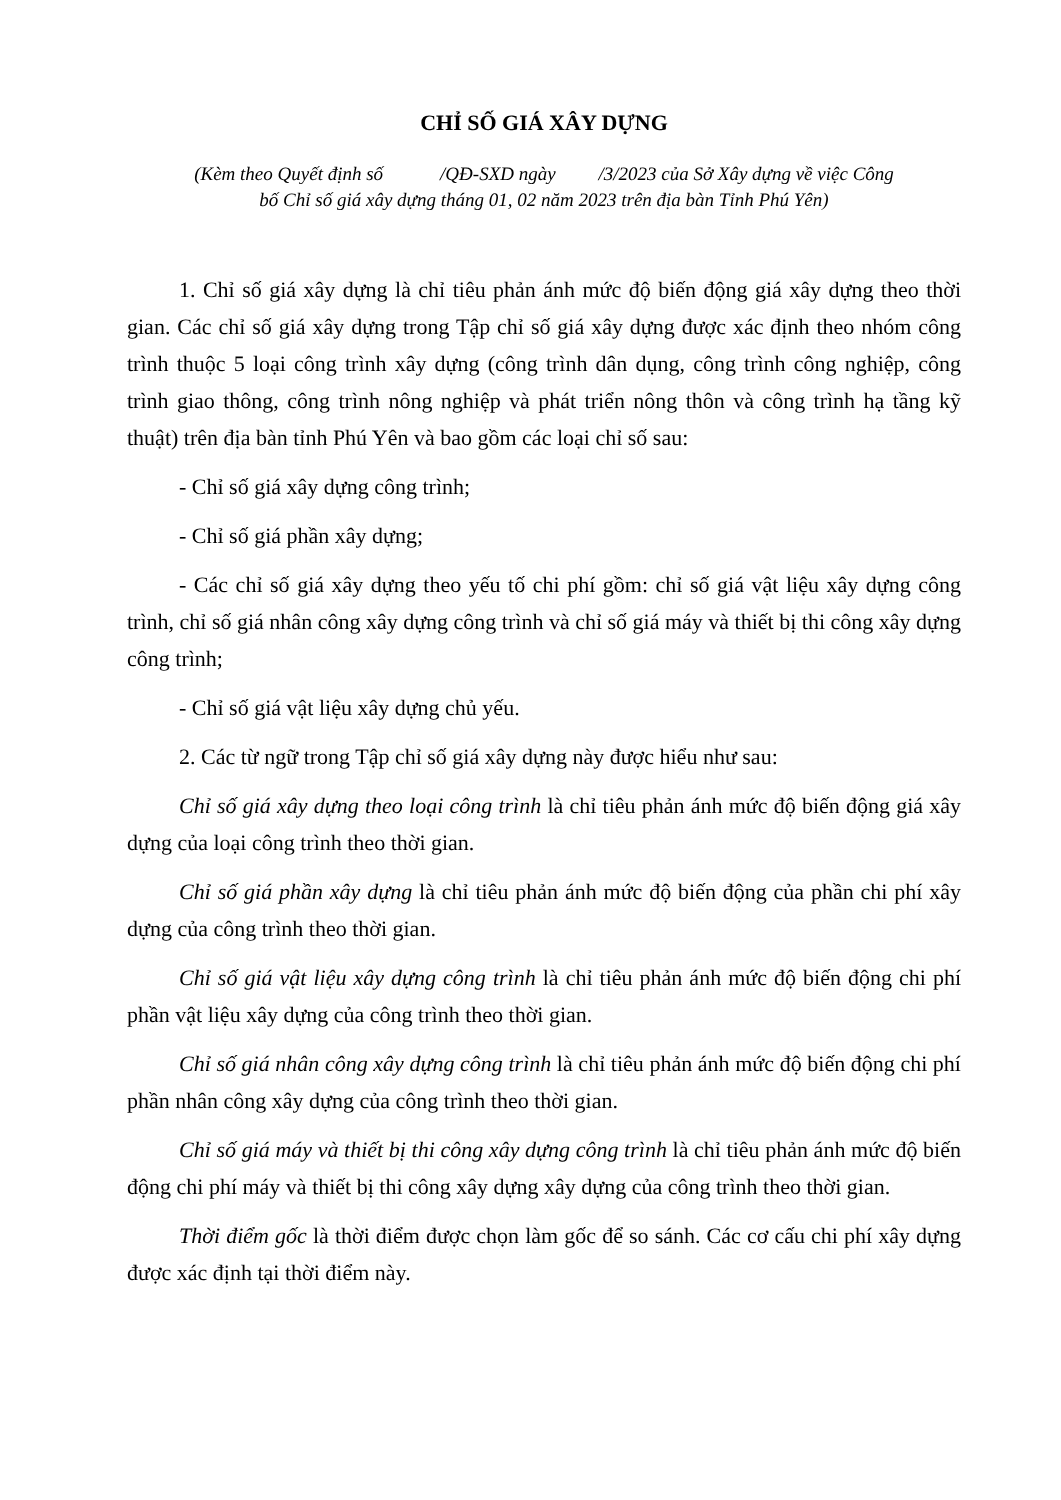CHỈ SỐ GIÁ XÂY DỰNG
(Kèm theo Quyết định số /QĐ-SXD ngày /3/2023 của Sở Xây dựng về việc Công
bố Chỉ số giá xây dựng tháng 01, 02 năm 2023 trên địa bàn Tỉnh Phú Yên)
1. Chỉ số giá xây dựng là chỉ tiêu phản ánh mức độ biến động giá xây dựng theo thời gian. Các chỉ số giá xây dựng trong Tập chỉ số giá xây dựng được xác định theo nhóm công trình thuộc 5 loại công trình xây dựng (công trình dân dụng, công trình công nghiệp, công trình giao thông, công trình nông nghiệp và phát triển nông thôn và công trình hạ tầng kỹ thuật) trên địa bàn tỉnh Phú Yên và bao gồm các loại chỉ số sau:
- Chỉ số giá xây dựng công trình;
- Chỉ số giá phần xây dựng;
- Các chỉ số giá xây dựng theo yếu tố chi phí gồm: chỉ số giá vật liệu xây dựng công trình, chỉ số giá nhân công xây dựng công trình và chỉ số giá máy và thiết bị thi công xây dựng công trình;
- Chỉ số giá vật liệu xây dựng chủ yếu.
2. Các từ ngữ trong Tập chỉ số giá xây dựng này được hiểu như sau:
Chỉ số giá xây dựng theo loại công trình là chỉ tiêu phản ánh mức độ biến động giá xây dựng của loại công trình theo thời gian.
Chỉ số giá phần xây dựng là chỉ tiêu phản ánh mức độ biến động của phần chi phí xây dựng của công trình theo thời gian.
Chỉ số giá vật liệu xây dựng công trình là chỉ tiêu phản ánh mức độ biến động chi phí phần vật liệu xây dựng của công trình theo thời gian.
Chỉ số giá nhân công xây dựng công trình là chỉ tiêu phản ánh mức độ biến động chi phí phần nhân công xây dựng của công trình theo thời gian.
Chỉ số giá máy và thiết bị thi công xây dựng công trình là chỉ tiêu phản ánh mức độ biến động chi phí máy và thiết bị thi công xây dựng xây dựng của công trình theo thời gian.
Thời điểm gốc là thời điểm được chọn làm gốc để so sánh. Các cơ cấu chi phí xây dựng được xác định tại thời điểm này.